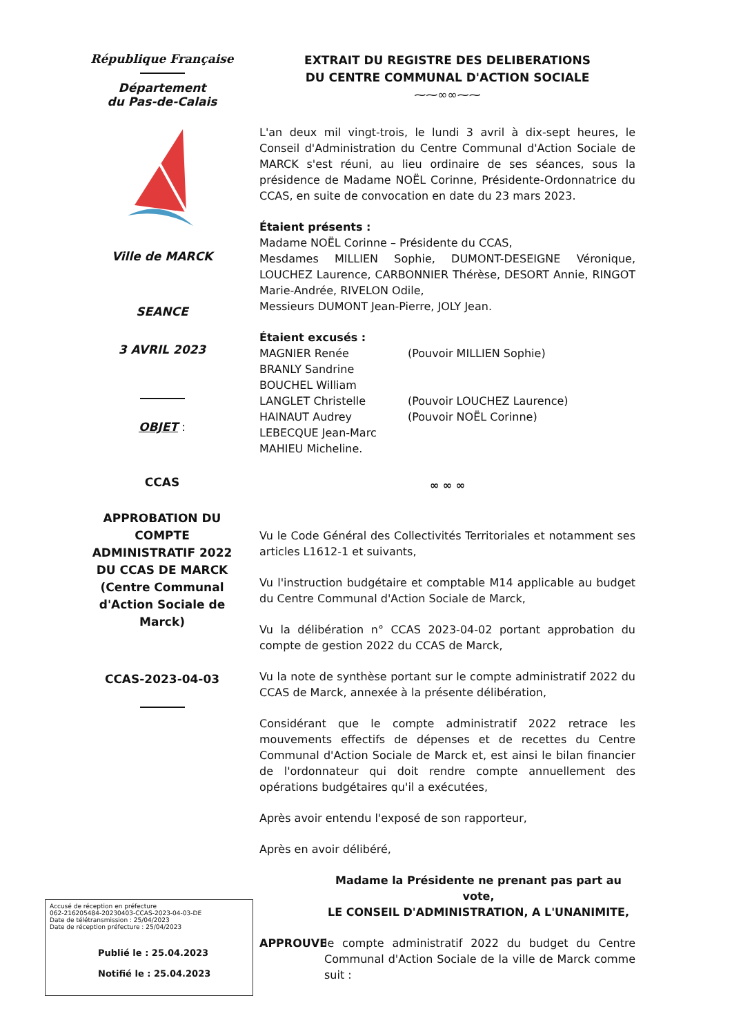République Française
Département
du Pas-de-Calais
Ville de MARCK
SEANCE
3 AVRIL 2023
OBJET :
CCAS
APPROBATION DU COMPTE ADMINISTRATIF 2022 DU CCAS DE MARCK (Centre Communal d'Action Sociale de Marck)
CCAS-2023-04-03
EXTRAIT DU REGISTRE DES DELIBERATIONS
DU CENTRE COMMUNAL D'ACTION SOCIALE
⁓⁓∞∞⁓⁓
L'an deux mil vingt-trois, le lundi 3 avril à dix-sept heures, le Conseil d'Administration du Centre Communal d'Action Sociale de MARCK s'est réuni, au lieu ordinaire de ses séances, sous la présidence de Madame NOËL Corinne, Présidente-Ordonnatrice du CCAS, en suite de convocation en date du 23 mars 2023.
Étaient présents :
Madame NOËL Corinne – Présidente du CCAS,
Mesdames MILLIEN Sophie, DUMONT-DESEIGNE Véronique, LOUCHEZ Laurence, CARBONNIER Thérèse, DESORT Annie, RINGOT Marie-Andrée, RIVELON Odile,
Messieurs DUMONT Jean-Pierre, JOLY Jean.
Étaient excusés :
MAGNIER Renée (Pouvoir MILLIEN Sophie)
BRANLY Sandrine
BOUCHEL William
LANGLET Christelle (Pouvoir LOUCHEZ Laurence)
HAINAUT Audrey (Pouvoir NOËL Corinne)
LEBECQUE Jean-Marc
MAHIEU Micheline.
∞ ∞ ∞
Vu le Code Général des Collectivités Territoriales et notamment ses articles L1612-1 et suivants,
Vu l'instruction budgétaire et comptable M14 applicable au budget du Centre Communal d'Action Sociale de Marck,
Vu la délibération n° CCAS 2023-04-02 portant approbation du compte de gestion 2022 du CCAS de Marck,
Vu la note de synthèse portant sur le compte administratif 2022 du CCAS de Marck, annexée à la présente délibération,
Considérant que le compte administratif 2022 retrace les mouvements effectifs de dépenses et de recettes du Centre Communal d'Action Sociale de Marck et, est ainsi le bilan financier de l'ordonnateur qui doit rendre compte annuellement des opérations budgétaires qu'il a exécutées,
Après avoir entendu l'exposé de son rapporteur,
Après en avoir délibéré,
Madame la Présidente ne prenant pas part au vote,
LE CONSEIL D'ADMINISTRATION, A L'UNANIMITE,
APPROUVE le compte administratif 2022 du budget du Centre Communal d'Action Sociale de la ville de Marck comme suit :
Accusé de réception en préfecture
062-216205484-20230403-CCAS-2023-04-03-DE
Date de télétransmission : 25/04/2023
Date de réception préfecture : 25/04/2023
Publié le : 25.04.2023
Notifié le : 25.04.2023